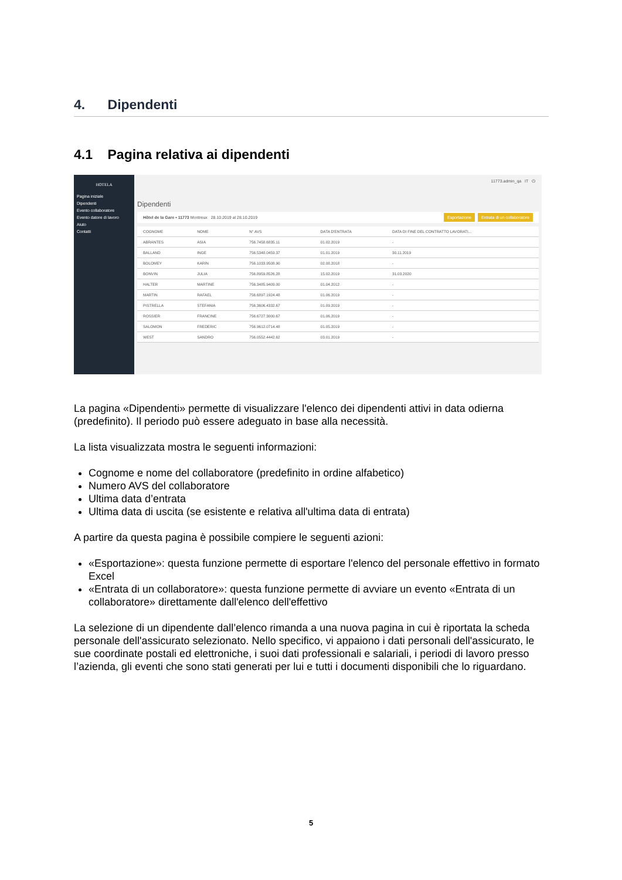4. Dipendenti
4.1 Pagina relativa ai dipendenti
HOTELA
Pagina iniziale
Dipendenti
Evento collaboratore
Evento datore di lavoro
Aiuto
Contatti
11773.admin_qa IT ⏻
Dipendenti
Hôtel de la Gare • 11773 Montreux 28.10.2019 al 28.10.2019 Esportazione Entrata di un collaboratore
| COGNOME | NOME | N° AVS | DATA D'ENTRATA | DATA DI FINE DEL CONTRATTO LAVORATI... |
| --- | --- | --- | --- | --- |
| ABRANTES | ASIA | 756.7458.6835.11 | 01.02.2019 | - |
| BALLAND | INGE | 756.5348.0459.37 | 01.01.2019 | 30.11.2019 |
| BOLOMEY | KARIN | 756.1033.9508.90 | 02.08.2018 | - |
| BONVIN | JULIA | 756.8959.8526.28 | 15.02.2019 | 31.03.2020 |
| HALTER | MARTINE | 756.3485.9409.00 | 01.04.2012 | - |
| MARTIN | RAFAEL | 756.6897.1924.48 | 01.06.2019 | - |
| PISTRELLA | STEFANIA | 756.3606.4332.67 | 01.09.2019 | - |
| ROSSIER | FRANCINE | 756.6727.3000.67 | 01.06.2019 | - |
| SALOMON | FREDERIC | 756.9612.0714.48 | 01.05.2019 | - |
| WEST | SANDRO | 756.0552.4442.62 | 03.01.2019 | - |
La pagina «Dipendenti» permette di visualizzare l'elenco dei dipendenti attivi in data odierna (predefinito). Il periodo può essere adeguato in base alla necessità.
La lista visualizzata mostra le seguenti informazioni:
Cognome e nome del collaboratore (predefinito in ordine alfabetico)
Numero AVS del collaboratore
Ultima data d’entrata
Ultima data di uscita (se esistente e relativa all'ultima data di entrata)
A partire da questa pagina è possibile compiere le seguenti azioni:
«Esportazione»: questa funzione permette di esportare l'elenco del personale effettivo in formato Excel
«Entrata di un collaboratore»: questa funzione permette di avviare un evento «Entrata di un collaboratore» direttamente dall'elenco dell'effettivo
La selezione di un dipendente dall’elenco rimanda a una nuova pagina in cui è riportata la scheda personale dell'assicurato selezionato. Nello specifico, vi appaiono i dati personali dell'assicurato, le sue coordinate postali ed elettroniche, i suoi dati professionali e salariali, i periodi di lavoro presso l’azienda, gli eventi che sono stati generati per lui e tutti i documenti disponibili che lo riguardano.
5